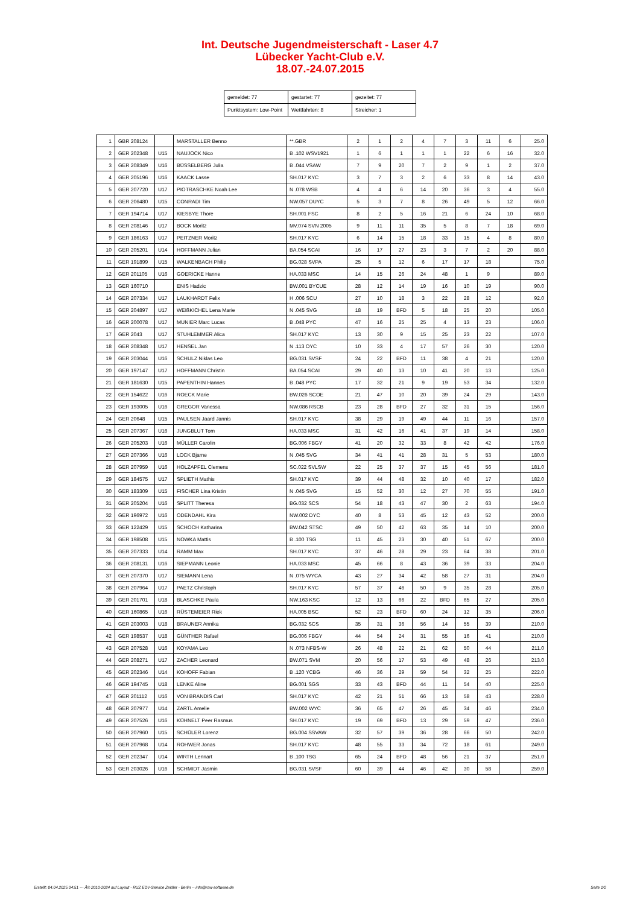Int. Deutsche Jugendmeisterschaft - Laser 4.7
Lübecker Yacht-Club e.V.
18.07.-24.07.2015
| gemeldet: 77 | gestartet: 77 | gezeitet: 77 |
| Punktsystem: Low-Point | Wettfahrten: 8 | Streicher: 1 |
| 1 | GBR 208124 | | MARSTALLER Benno | **.GBR | 2 | 1 | 2 | 4 | 7 | 3 | 11 | 6 | 25.0 |
| 2 | GER 202348 | U15 | NAUJOCK Nico | B .102 WSV1921 | 1 | 6 | 1 | 1 | 1 | 22 | 6 | 16 | 32.0 |
| 3 | GER 208349 | U16 | BÜSSELBERG Julia | B .044 VSAW | 7 | 9 | 20 | 7 | 2 | 9 | 1 | 2 | 37.0 |
| 4 | GER 205196 | U16 | KAACK Lasse | SH.017 KYC | 3 | 7 | 3 | 2 | 6 | 33 | 8 | 14 | 43.0 |
| 5 | GER 207720 | U17 | PIOTRASCHKE Noah Lee | N .078 WSB | 4 | 4 | 6 | 14 | 20 | 36 | 3 | 4 | 55.0 |
| 6 | GER 206480 | U15 | CONRADI Tim | NW.057 DUYC | 5 | 3 | 7 | 8 | 26 | 49 | 5 | 12 | 66.0 |
| 7 | GER 194714 | U17 | KIESBYE Thore | SH.001 FSC | 8 | 2 | 5 | 16 | 21 | 6 | 24 | 10 | 68.0 |
| 8 | GER 208146 | U17 | BOCK Moritz | MV.074 SVN 2005 | 9 | 11 | 11 | 35 | 5 | 8 | 7 | 18 | 69.0 |
| 9 | GER 186163 | U17 | PEITZNER Moritz | SH.017 KYC | 6 | 14 | 15 | 18 | 33 | 15 | 4 | 8 | 80.0 |
| 10 | GER 205201 | U14 | HOFFMANN Julian | BA.054 SCAI | 16 | 17 | 27 | 23 | 3 | 7 | 2 | 20 | 88.0 |
| 11 | GER 191899 | U15 | WALKENBACH Philip | BG.028 SVPA | 25 | 5 | 12 | 6 | 17 | 17 | 18 | | 75.0 |
| 12 | GER 201105 | U16 | GOERICKE Hanne | HA.033 MSC | 14 | 15 | 26 | 24 | 48 | 1 | 9 | | 89.0 |
| 13 | GER 160710 | | ENIS Hadzic | BW.001 BYCUE | 28 | 12 | 14 | 19 | 16 | 10 | 19 | | 90.0 |
| 14 | GER 207334 | U17 | LAUKHARDT Felix | H .006 SCU | 27 | 10 | 18 | 3 | 22 | 28 | 12 | | 92.0 |
| 15 | GER 204897 | U17 | WEIßKICHEL Lena Marie | N .045 SVG | 18 | 19 | BFD | 5 | 18 | 25 | 20 | | 105.0 |
| 16 | GER 200078 | U17 | MUNIER Marc Lucas | B .048 PYC | 47 | 16 | 25 | 25 | 4 | 13 | 23 | | 106.0 |
| 17 | GER 2043 | U17 | STUHLEMMER Alica | SH.017 KYC | 13 | 30 | 9 | 15 | 25 | 23 | 22 | | 107.0 |
| 18 | GER 208348 | U17 | HENSEL Jan | N .113 OYC | 10 | 33 | 4 | 17 | 57 | 26 | 30 | | 120.0 |
| 19 | GER 203044 | U16 | SCHULZ Niklas Leo | BG.031 SVSF | 24 | 22 | BFD | 11 | 38 | 4 | 21 | | 120.0 |
| 20 | GER 197147 | U17 | HOFFMANN Christin | BA.054 SCAI | 29 | 40 | 13 | 10 | 41 | 20 | 13 | | 125.0 |
| 21 | GER 181630 | U15 | PAPENTHIN Hannes | B .048 PYC | 17 | 32 | 21 | 9 | 19 | 53 | 34 | | 132.0 |
| 22 | GER 154622 | U16 | ROECK Marie | BW.026 SCOE | 21 | 47 | 10 | 20 | 39 | 24 | 29 | | 143.0 |
| 23 | GER 193005 | U16 | GREGOR Vanessa | NW.086 RSCB | 23 | 28 | BFD | 27 | 32 | 31 | 15 | | 156.0 |
| 24 | GER 20648 | U15 | PAULSEN Jaard Jannis | SH.017 KYC | 38 | 29 | 19 | 49 | 44 | 11 | 16 | | 157.0 |
| 25 | GER 207367 | U16 | JUNGBLUT Tom | HA.033 MSC | 31 | 42 | 16 | 41 | 37 | 19 | 14 | | 158.0 |
| 26 | GER 205203 | U16 | MÜLLER Carolin | BG.006 FBGY | 41 | 20 | 32 | 33 | 8 | 42 | 42 | | 176.0 |
| 27 | GER 207366 | U16 | LOCK Bjarne | N .045 SVG | 34 | 41 | 41 | 28 | 31 | 5 | 53 | | 180.0 |
| 28 | GER 207959 | U16 | HOLZAPFEL Clemens | SC.022 SVLSW | 22 | 25 | 37 | 37 | 15 | 45 | 56 | | 181.0 |
| 29 | GER 184575 | U17 | SPLIETH Mathis | SH.017 KYC | 39 | 44 | 48 | 32 | 10 | 40 | 17 | | 182.0 |
| 30 | GER 183309 | U15 | FISCHER Lina Kristin | N .045 SVG | 15 | 52 | 30 | 12 | 27 | 70 | 55 | | 191.0 |
| 31 | GER 205204 | U16 | SPLITT Theresa | BG.032 SCS | 54 | 18 | 43 | 47 | 30 | 2 | 63 | | 194.0 |
| 32 | GER 196972 | U16 | ODENDAHL Kira | NW.002 DYC | 40 | 8 | 53 | 45 | 12 | 43 | 52 | | 200.0 |
| 33 | GER 122429 | U15 | SCHOCH Katharina | BW.042 STSC | 49 | 50 | 42 | 63 | 35 | 14 | 10 | | 200.0 |
| 34 | GER 198508 | U15 | NOWKA Mattis | B .100 TSG | 11 | 45 | 23 | 30 | 40 | 51 | 67 | | 200.0 |
| 35 | GER 207333 | U14 | RAMM Max | SH.017 KYC | 37 | 46 | 28 | 29 | 23 | 64 | 38 | | 201.0 |
| 36 | GER 208131 | U16 | SIEPMANN Leonie | HA.033 MSC | 45 | 66 | 8 | 43 | 36 | 39 | 33 | | 204.0 |
| 37 | GER 207370 | U17 | SIEMANN Lena | N .075 WYCA | 43 | 27 | 34 | 42 | 58 | 27 | 31 | | 204.0 |
| 38 | GER 207964 | U17 | PAETZ Christoph | SH.017 KYC | 57 | 37 | 46 | 50 | 9 | 35 | 28 | | 205.0 |
| 39 | GER 201701 | U18 | BLASCHKE Paula | NW.163 KSC | 12 | 13 | 66 | 22 | BFD | 65 | 27 | | 205.0 |
| 40 | GER 160865 | U16 | RÜSTEMEIER Riek | HA.005 BSC | 52 | 23 | BFD | 60 | 24 | 12 | 35 | | 206.0 |
| 41 | GER 203003 | U18 | BRAUNER Annika | BG.032 SCS | 35 | 31 | 36 | 56 | 14 | 55 | 39 | | 210.0 |
| 42 | GER 198537 | U18 | GÜNTHER Rafael | BG.006 FBGY | 44 | 54 | 24 | 31 | 55 | 16 | 41 | | 210.0 |
| 43 | GER 207528 | U16 | KOYAMA Leo | N .073 NFBS-W | 26 | 48 | 22 | 21 | 62 | 50 | 44 | | 211.0 |
| 44 | GER 208271 | U17 | ZACHER Leonard | BW.071 SVM | 20 | 56 | 17 | 53 | 49 | 48 | 26 | | 213.0 |
| 45 | GER 202346 | U14 | KOHOFF Fabian | B .120 YCBG | 46 | 36 | 29 | 59 | 54 | 32 | 25 | | 222.0 |
| 46 | GER 194745 | U18 | LENKE Aline | BG.001 SGS | 33 | 43 | BFD | 44 | 11 | 54 | 40 | | 225.0 |
| 47 | GER 201112 | U16 | VON BRANDIS Carl | SH.017 KYC | 42 | 21 | 51 | 66 | 13 | 58 | 43 | | 228.0 |
| 48 | GER 207977 | U14 | ZARTL Amelie | BW.002 WYC | 36 | 65 | 47 | 26 | 45 | 34 | 46 | | 234.0 |
| 49 | GER 207526 | U16 | KÜHNELT Peer Rasmus | SH.017 KYC | 19 | 69 | BFD | 13 | 29 | 59 | 47 | | 236.0 |
| 50 | GER 207960 | U15 | SCHÜLER Lorenz | BG.004 SSVAW | 32 | 57 | 39 | 36 | 28 | 66 | 50 | | 242.0 |
| 51 | GER 207968 | U14 | ROHWER Jonas | SH.017 KYC | 48 | 55 | 33 | 34 | 72 | 18 | 61 | | 249.0 |
| 52 | GER 202347 | U14 | WIRTH Lennart | B .100 TSG | 65 | 24 | BFD | 48 | 56 | 21 | 37 | | 251.0 |
| 53 | GER 203026 | U16 | SCHMIDT Jasmin | BG.031 SVSF | 60 | 39 | 44 | 46 | 42 | 30 | 58 | | 259.0 |
Erstellt: 04.04.2025 04:51 --- Â© 2010-2024 auf Layout - RUZ EDV-Service Zeidler - Berlin -- info@raw-software.de Seite 1/2